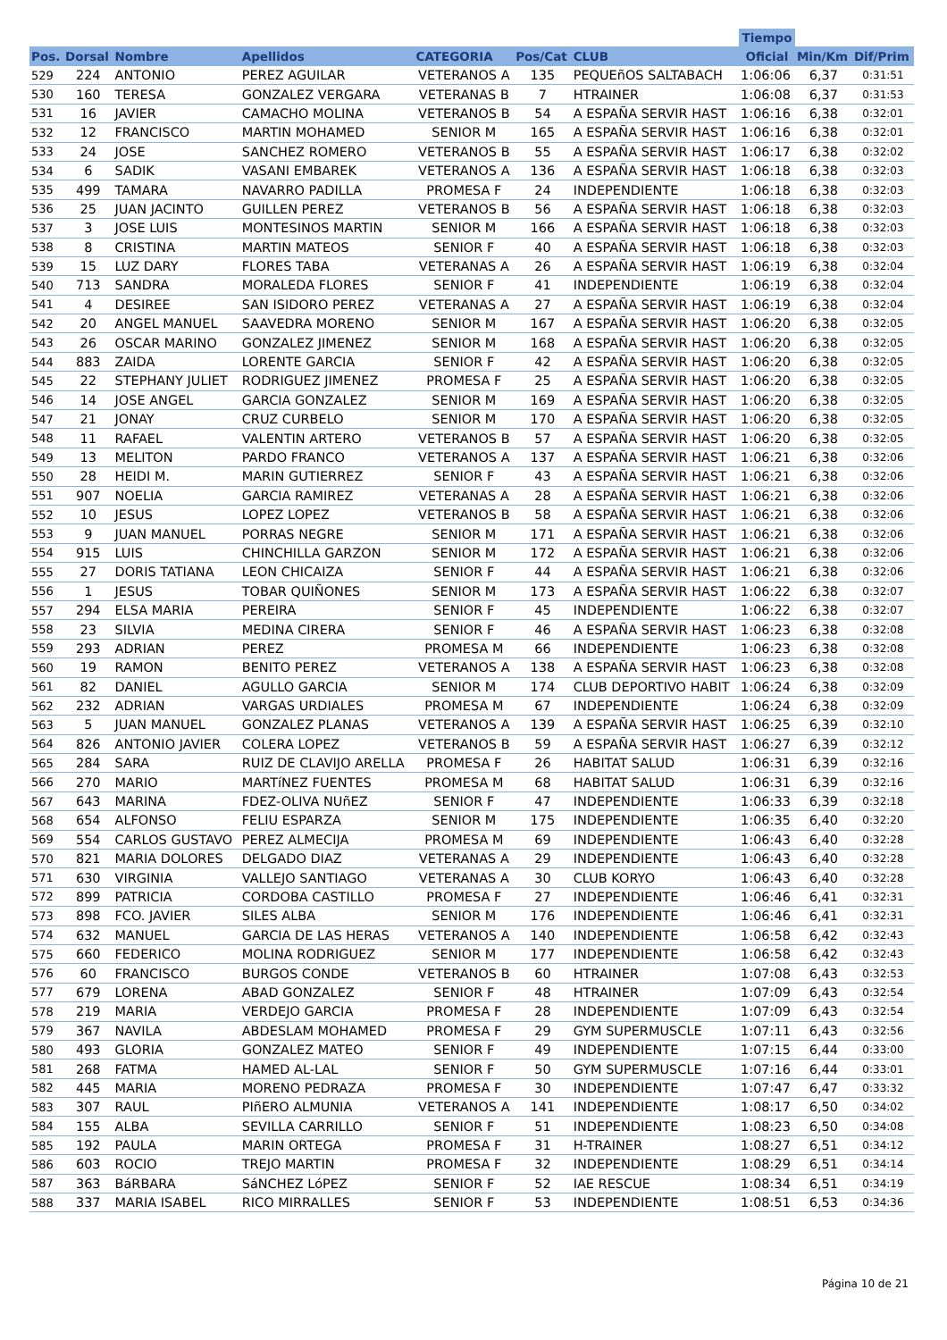| | | | | | | | Tiempo | | |
| --- | --- | --- | --- | --- | --- | --- | --- | --- | --- |
| Pos. | Dorsal | Nombre | Apellidos | CATEGORIA | Pos/Cat | CLUB | Oficial | Min/Km | Dif/Prim |
| 529 | 224 | ANTONIO | PEREZ AGUILAR | VETERANOS A | 135 | PEQUEñOS SALTABACH | 1:06:06 | 6,37 | 0:31:51 |
| 530 | 160 | TERESA | GONZALEZ VERGARA | VETERANAS B | 7 | HTRAINER | 1:06:08 | 6,37 | 0:31:53 |
| 531 | 16 | JAVIER | CAMACHO MOLINA | VETERANOS B | 54 | A ESPAÑA SERVIR HAST | 1:06:16 | 6,38 | 0:32:01 |
| 532 | 12 | FRANCISCO | MARTIN MOHAMED | SENIOR M | 165 | A ESPAÑA SERVIR HAST | 1:06:16 | 6,38 | 0:32:01 |
| 533 | 24 | JOSE | SANCHEZ ROMERO | VETERANOS B | 55 | A ESPAÑA SERVIR HAST | 1:06:17 | 6,38 | 0:32:02 |
| 534 | 6 | SADIK | VASANI EMBAREK | VETERANOS A | 136 | A ESPAÑA SERVIR HAST | 1:06:18 | 6,38 | 0:32:03 |
| 535 | 499 | TAMARA | NAVARRO PADILLA | PROMESA F | 24 | INDEPENDIENTE | 1:06:18 | 6,38 | 0:32:03 |
| 536 | 25 | JUAN JACINTO | GUILLEN PEREZ | VETERANOS B | 56 | A ESPAÑA SERVIR HAST | 1:06:18 | 6,38 | 0:32:03 |
| 537 | 3 | JOSE LUIS | MONTESINOS MARTIN | SENIOR M | 166 | A ESPAÑA SERVIR HAST | 1:06:18 | 6,38 | 0:32:03 |
| 538 | 8 | CRISTINA | MARTIN MATEOS | SENIOR F | 40 | A ESPAÑA SERVIR HAST | 1:06:18 | 6,38 | 0:32:03 |
| 539 | 15 | LUZ DARY | FLORES TABA | VETERANAS A | 26 | A ESPAÑA SERVIR HAST | 1:06:19 | 6,38 | 0:32:04 |
| 540 | 713 | SANDRA | MORALEDA FLORES | SENIOR F | 41 | INDEPENDIENTE | 1:06:19 | 6,38 | 0:32:04 |
| 541 | 4 | DESIREE | SAN ISIDORO PEREZ | VETERANAS A | 27 | A ESPAÑA SERVIR HAST | 1:06:19 | 6,38 | 0:32:04 |
| 542 | 20 | ANGEL MANUEL | SAAVEDRA MORENO | SENIOR M | 167 | A ESPAÑA SERVIR HAST | 1:06:20 | 6,38 | 0:32:05 |
| 543 | 26 | OSCAR MARINO | GONZALEZ JIMENEZ | SENIOR M | 168 | A ESPAÑA SERVIR HAST | 1:06:20 | 6,38 | 0:32:05 |
| 544 | 883 | ZAIDA | LORENTE GARCIA | SENIOR F | 42 | A ESPAÑA SERVIR HAST | 1:06:20 | 6,38 | 0:32:05 |
| 545 | 22 | STEPHANY JULIET | RODRIGUEZ JIMENEZ | PROMESA F | 25 | A ESPAÑA SERVIR HAST | 1:06:20 | 6,38 | 0:32:05 |
| 546 | 14 | JOSE ANGEL | GARCIA GONZALEZ | SENIOR M | 169 | A ESPAÑA SERVIR HAST | 1:06:20 | 6,38 | 0:32:05 |
| 547 | 21 | JONAY | CRUZ CURBELO | SENIOR M | 170 | A ESPAÑA SERVIR HAST | 1:06:20 | 6,38 | 0:32:05 |
| 548 | 11 | RAFAEL | VALENTIN ARTERO | VETERANOS B | 57 | A ESPAÑA SERVIR HAST | 1:06:20 | 6,38 | 0:32:05 |
| 549 | 13 | MELITON | PARDO FRANCO | VETERANOS A | 137 | A ESPAÑA SERVIR HAST | 1:06:21 | 6,38 | 0:32:06 |
| 550 | 28 | HEIDI M. | MARIN GUTIERREZ | SENIOR F | 43 | A ESPAÑA SERVIR HAST | 1:06:21 | 6,38 | 0:32:06 |
| 551 | 907 | NOELIA | GARCIA RAMIREZ | VETERANAS A | 28 | A ESPAÑA SERVIR HAST | 1:06:21 | 6,38 | 0:32:06 |
| 552 | 10 | JESUS | LOPEZ LOPEZ | VETERANOS B | 58 | A ESPAÑA SERVIR HAST | 1:06:21 | 6,38 | 0:32:06 |
| 553 | 9 | JUAN MANUEL | PORRAS NEGRE | SENIOR M | 171 | A ESPAÑA SERVIR HAST | 1:06:21 | 6,38 | 0:32:06 |
| 554 | 915 | LUIS | CHINCHILLA GARZON | SENIOR M | 172 | A ESPAÑA SERVIR HAST | 1:06:21 | 6,38 | 0:32:06 |
| 555 | 27 | DORIS TATIANA | LEON CHICAIZA | SENIOR F | 44 | A ESPAÑA SERVIR HAST | 1:06:21 | 6,38 | 0:32:06 |
| 556 | 1 | JESUS | TOBAR QUIÑONES | SENIOR M | 173 | A ESPAÑA SERVIR HAST | 1:06:22 | 6,38 | 0:32:07 |
| 557 | 294 | ELSA MARIA | PEREIRA | SENIOR F | 45 | INDEPENDIENTE | 1:06:22 | 6,38 | 0:32:07 |
| 558 | 23 | SILVIA | MEDINA CIRERA | SENIOR F | 46 | A ESPAÑA SERVIR HAST | 1:06:23 | 6,38 | 0:32:08 |
| 559 | 293 | ADRIAN | PEREZ | PROMESA M | 66 | INDEPENDIENTE | 1:06:23 | 6,38 | 0:32:08 |
| 560 | 19 | RAMON | BENITO PEREZ | VETERANOS A | 138 | A ESPAÑA SERVIR HAST | 1:06:23 | 6,38 | 0:32:08 |
| 561 | 82 | DANIEL | AGULLO GARCIA | SENIOR M | 174 | CLUB DEPORTIVO HABIT | 1:06:24 | 6,38 | 0:32:09 |
| 562 | 232 | ADRIAN | VARGAS URDIALES | PROMESA M | 67 | INDEPENDIENTE | 1:06:24 | 6,38 | 0:32:09 |
| 563 | 5 | JUAN MANUEL | GONZALEZ PLANAS | VETERANOS A | 139 | A ESPAÑA SERVIR HAST | 1:06:25 | 6,39 | 0:32:10 |
| 564 | 826 | ANTONIO JAVIER | COLERA LOPEZ | VETERANOS B | 59 | A ESPAÑA SERVIR HAST | 1:06:27 | 6,39 | 0:32:12 |
| 565 | 284 | SARA | RUIZ DE CLAVIJO ARELLA | PROMESA F | 26 | HABITAT SALUD | 1:06:31 | 6,39 | 0:32:16 |
| 566 | 270 | MARIO | MARTíNEZ FUENTES | PROMESA M | 68 | HABITAT SALUD | 1:06:31 | 6,39 | 0:32:16 |
| 567 | 643 | MARINA | FDEZ-OLIVA NUñEZ | SENIOR F | 47 | INDEPENDIENTE | 1:06:33 | 6,39 | 0:32:18 |
| 568 | 654 | ALFONSO | FELIU ESPARZA | SENIOR M | 175 | INDEPENDIENTE | 1:06:35 | 6,40 | 0:32:20 |
| 569 | 554 | CARLOS GUSTAVO | PEREZ ALMECIJA | PROMESA M | 69 | INDEPENDIENTE | 1:06:43 | 6,40 | 0:32:28 |
| 570 | 821 | MARIA DOLORES | DELGADO DIAZ | VETERANAS A | 29 | INDEPENDIENTE | 1:06:43 | 6,40 | 0:32:28 |
| 571 | 630 | VIRGINIA | VALLEJO SANTIAGO | VETERANAS A | 30 | CLUB KORYO | 1:06:43 | 6,40 | 0:32:28 |
| 572 | 899 | PATRICIA | CORDOBA CASTILLO | PROMESA F | 27 | INDEPENDIENTE | 1:06:46 | 6,41 | 0:32:31 |
| 573 | 898 | FCO. JAVIER | SILES ALBA | SENIOR M | 176 | INDEPENDIENTE | 1:06:46 | 6,41 | 0:32:31 |
| 574 | 632 | MANUEL | GARCIA DE LAS HERAS | VETERANOS A | 140 | INDEPENDIENTE | 1:06:58 | 6,42 | 0:32:43 |
| 575 | 660 | FEDERICO | MOLINA RODRIGUEZ | SENIOR M | 177 | INDEPENDIENTE | 1:06:58 | 6,42 | 0:32:43 |
| 576 | 60 | FRANCISCO | BURGOS CONDE | VETERANOS B | 60 | HTRAINER | 1:07:08 | 6,43 | 0:32:53 |
| 577 | 679 | LORENA | ABAD GONZALEZ | SENIOR F | 48 | HTRAINER | 1:07:09 | 6,43 | 0:32:54 |
| 578 | 219 | MARIA | VERDEJO GARCIA | PROMESA F | 28 | INDEPENDIENTE | 1:07:09 | 6,43 | 0:32:54 |
| 579 | 367 | NAVILA | ABDESLAM MOHAMED | PROMESA F | 29 | GYM SUPERMUSCLE | 1:07:11 | 6,43 | 0:32:56 |
| 580 | 493 | GLORIA | GONZALEZ MATEO | SENIOR F | 49 | INDEPENDIENTE | 1:07:15 | 6,44 | 0:33:00 |
| 581 | 268 | FATMA | HAMED AL-LAL | SENIOR F | 50 | GYM SUPERMUSCLE | 1:07:16 | 6,44 | 0:33:01 |
| 582 | 445 | MARIA | MORENO PEDRAZA | PROMESA F | 30 | INDEPENDIENTE | 1:07:47 | 6,47 | 0:33:32 |
| 583 | 307 | RAUL | PIñERO ALMUNIA | VETERANOS A | 141 | INDEPENDIENTE | 1:08:17 | 6,50 | 0:34:02 |
| 584 | 155 | ALBA | SEVILLA CARRILLO | SENIOR F | 51 | INDEPENDIENTE | 1:08:23 | 6,50 | 0:34:08 |
| 585 | 192 | PAULA | MARIN ORTEGA | PROMESA F | 31 | H-TRAINER | 1:08:27 | 6,51 | 0:34:12 |
| 586 | 603 | ROCIO | TREJO MARTIN | PROMESA F | 32 | INDEPENDIENTE | 1:08:29 | 6,51 | 0:34:14 |
| 587 | 363 | BáRBARA | SáNCHEZ LóPEZ | SENIOR F | 52 | IAE RESCUE | 1:08:34 | 6,51 | 0:34:19 |
| 588 | 337 | MARIA ISABEL | RICO MIRRALLES | SENIOR F | 53 | INDEPENDIENTE | 1:08:51 | 6,53 | 0:34:36 |
Página 10 de 21